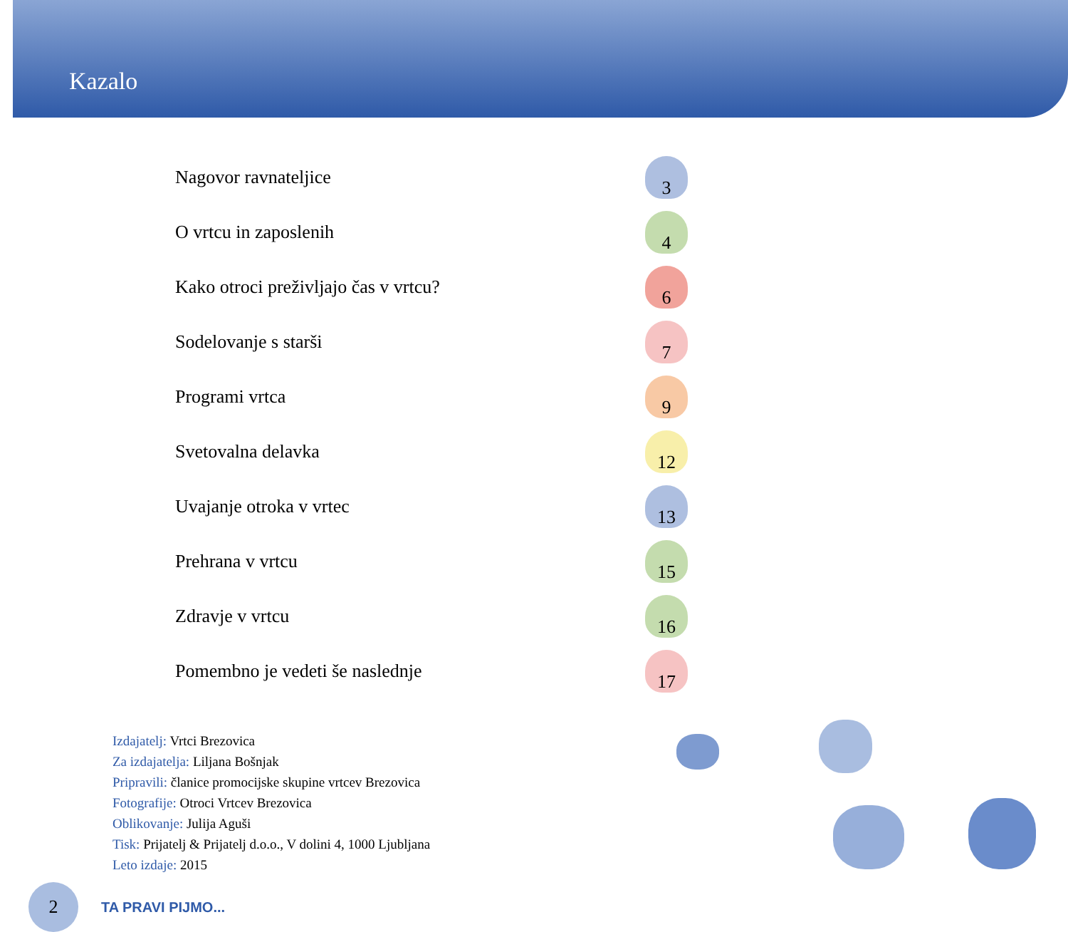Kazalo
Nagovor ravnateljice
3
O vrtcu in zaposlenih
4
Kako otroci preživljajo čas v vrtcu?
6
Sodelovanje s starši
7
Programi vrtca
9
Svetovalna delavka
12
Uvajanje otroka v vrtec
13
Prehrana v vrtcu
15
Zdravje v vrtcu
16
Pomembno je vedeti še naslednje
17
Izdajatelj: Vrtci Brezovica
Za izdajatelja: Liljana Bošnjak
Pripravili: članice promocijske skupine vrtcev Brezovica
Fotografije: Otroci Vrtcev Brezovica
Oblikovanje: Julija Aguši
Tisk: Prijatelj & Prijatelj d.o.o., V dolini 4, 1000 Ljubljana
Leto izdaje: 2015
2
TA PRAVI PIJMO...